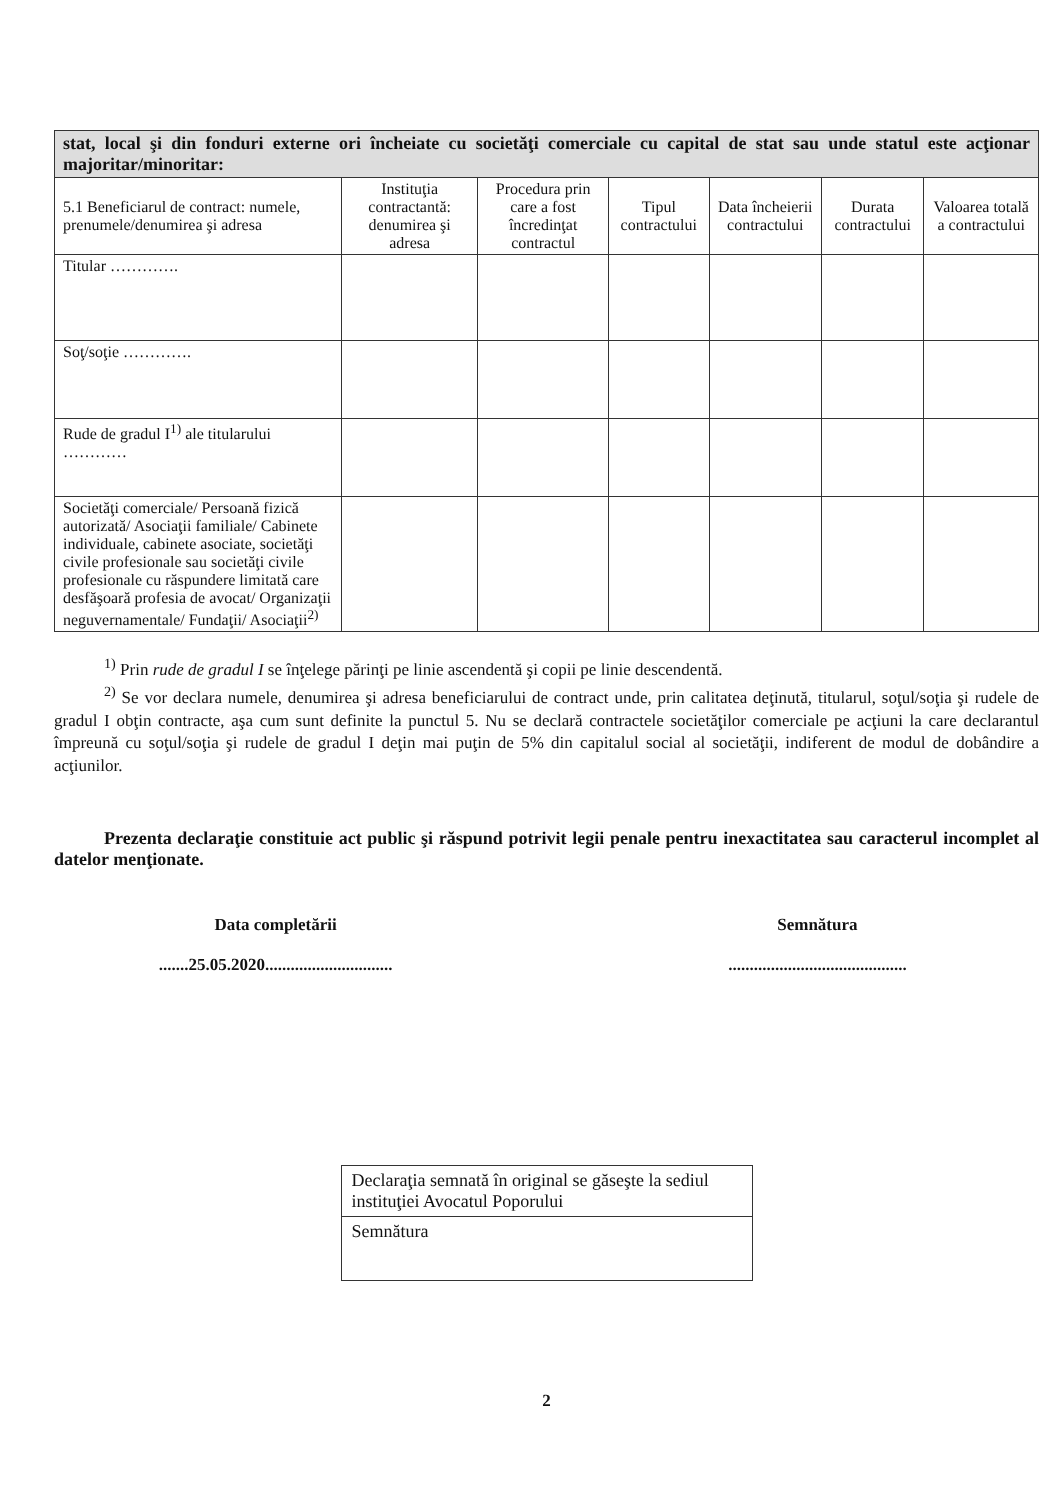| stat, local şi din fonduri externe ori încheiate cu societăţi comerciale cu capital de stat sau unde statul este acţionar majoritar/minoritar: | | | | | | |
| 5.1 Beneficiarul de contract: numele, prenumele/denumirea şi adresa | Instituţia contractantă: denumirea şi adresa | Procedura prin care a fost încredinţat contractul | Tipul contractului | Data încheierii contractului | Durata contractului | Valoarea totală a contractului |
| Titular …………. | | | | | | |
| Soţ/soţie …………. | | | | | | |
| Rude de gradul I<sup>1)</sup> ale titularului ………… | | | | | | |
| Societăţi comerciale/ Persoană fizică autorizată/ Asociaţii familiale/ Cabinete individuale, cabinete asociate, societăţi civile profesionale sau societăţi civile profesionale cu răspundere limitată care desfăşoară profesia de avocat/ Organizaţii neguvernamentale/ Fundaţii/ Asociaţii<sup>2)</sup> | | | | | | |
<sup>1)</sup> Prin rude de gradul I se înţelege părinţi pe linie ascendentă şi copii pe linie descendentă.
<sup>2)</sup> Se vor declara numele, denumirea şi adresa beneficiarului de contract unde, prin calitatea deţinută, titularul, soţul/soţia şi rudele de gradul I obţin contracte, aşa cum sunt definite la punctul 5. Nu se declară contractele societăţilor comerciale pe acţiuni la care declarantul împreună cu soţul/soţia şi rudele de gradul I deţin mai puţin de 5% din capitalul social al societăţii, indiferent de modul de dobândire a acţiunilor.
Prezenta declaraţie constituie act public şi răspund potrivit legii penale pentru inexactitatea sau caracterul incomplet al datelor menţionate.
Data completării
.......25.05.2020..............................
Semnătura
..........................................
Declaraţia semnată în original se găseşte la sediul instituţiei Avocatul Poporului
Semnătura
2